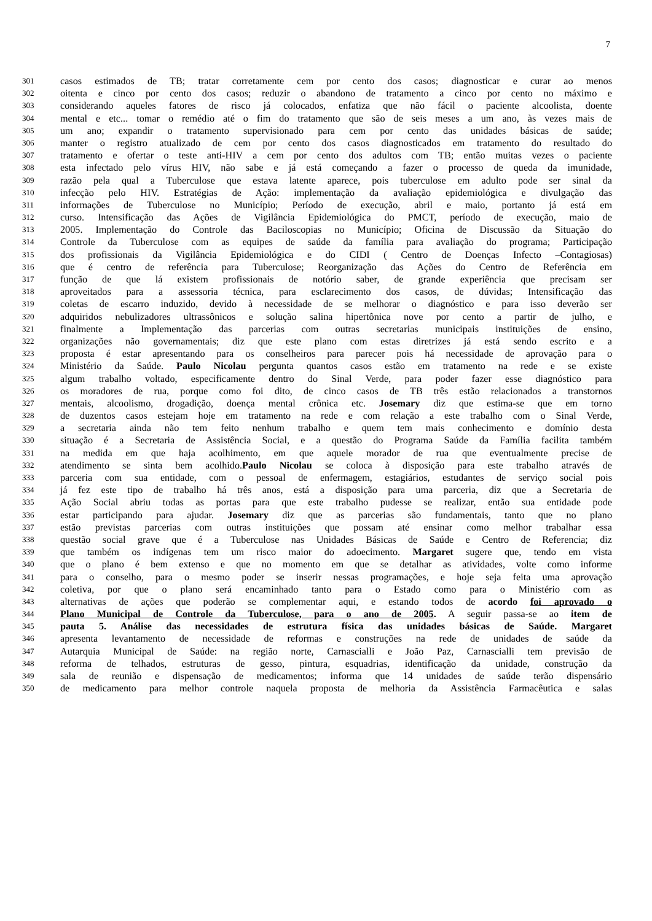7
301 casos estimados de TB; tratar corretamente cem por cento dos casos; diagnosticar e curar ao menos
302 oitenta e cinco por cento dos casos; reduzir o abandono de tratamento a cinco por cento no máximo e
303 considerando aqueles fatores de risco já colocados, enfatiza que não fácil o paciente alcoolista, doente
304 mental e etc... tomar o remédio até o fim do tratamento que são de seis meses a um ano, às vezes mais de
305 um ano; expandir o tratamento supervisionado para cem por cento das unidades básicas de saúde;
306 manter o registro atualizado de cem por cento dos casos diagnosticados em tratamento do resultado do
307 tratamento e ofertar o teste anti-HIV a cem por cento dos adultos com TB; então muitas vezes o paciente
308 esta infectado pelo vírus HIV, não sabe e já está começando a fazer o processo de queda da imunidade,
309 razão pela qual a Tuberculose que estava latente aparece, pois tuberculose em adulto pode ser sinal da
310 infecção pelo HIV. Estratégias de Ação: implementação da avaliação epidemiológica e divulgação das
311 informações de Tuberculose no Município; Período de execução, abril e maio, portanto já está em
312 curso. Intensificação das Ações de Vigilância Epidemiológica do PMCT, período de execução, maio de
313 2005. Implementação do Controle das Baciloscopias no Município; Oficina de Discussão da Situação do
314 Controle da Tuberculose com as equipes de saúde da família para avaliação do programa; Participação
315 dos profissionais da Vigilância Epidemiológica e do CIDI ( Centro de Doenças Infecto –Contagiosas)
316 que é centro de referência para Tuberculose; Reorganização das Ações do Centro de Referência em
317 função de que lá existem profissionais de notório saber, de grande experiência que precisam ser
318 aproveitados para a assessoria técnica, para esclarecimento dos casos, de dúvidas; Intensificação das
319 coletas de escarro induzido, devido à necessidade de se melhorar o diagnóstico e para isso deverão ser
320 adquiridos nebulizadores ultrassônicos e solução salina hipertônica nove por cento a partir de julho, e
321 finalmente a Implementação das parcerias com outras secretarias municipais instituições de ensino,
322 organizações não governamentais; diz que este plano com estas diretrizes já está sendo escrito e a
323 proposta é estar apresentando para os conselheiros para parecer pois há necessidade de aprovação para o
324 Ministério da Saúde. Paulo Nicolau pergunta quantos casos estão em tratamento na rede e se existe
325 algum trabalho voltado, especificamente dentro do Sinal Verde, para poder fazer esse diagnóstico para
326 os moradores de rua, porque como foi dito, de cinco casos de TB três estão relacionados a transtornos
327 mentais, alcoolismo, drogadição, doença mental crônica etc. Josemary diz que estima-se que em torno
328 de duzentos casos estejam hoje em tratamento na rede e com relação a este trabalho com o Sinal Verde,
329 a secretaria ainda não tem feito nenhum trabalho e quem tem mais conhecimento e domínio desta
330 situação é a Secretaria de Assistência Social, e a questão do Programa Saúde da Família facilita também
331 na medida em que haja acolhimento, em que aquele morador de rua que eventualmente precise de
332 atendimento se sinta bem acolhido.Paulo Nicolau se coloca à disposição para este trabalho através de
333 parceria com sua entidade, com o pessoal de enfermagem, estagiários, estudantes de serviço social pois
334 já fez este tipo de trabalho há três anos, está a disposição para uma parceria, diz que a Secretaria de
335 Ação Social abriu todas as portas para que este trabalho pudesse se realizar, então sua entidade pode
336 estar participando para ajudar. Josemary diz que as parcerias são fundamentais, tanto que no plano
337 estão previstas parcerias com outras instituições que possam até ensinar como melhor trabalhar essa
338 questão social grave que é a Tuberculose nas Unidades Básicas de Saúde e Centro de Referencia; diz
339 que também os indígenas tem um risco maior do adoecimento. Margaret sugere que, tendo em vista
340 que o plano é bem extenso e que no momento em que se detalhar as atividades, volte como informe
341 para o conselho, para o mesmo poder se inserir nessas programações, e hoje seja feita uma aprovação
342 coletiva, por que o plano será encaminhado tanto para o Estado como para o Ministério com as
343 alternativas de ações que poderão se complementar aqui, e estando todos de acordo foi aprovado o
344 Plano Municipal de Controle da Tuberculose, para o ano de 2005. A seguir passa-se ao item de
345 pauta 5. Análise das necessidades de estrutura física das unidades básicas de Saúde. Margaret
346 apresenta levantamento de necessidade de reformas e construções na rede de unidades de saúde da
347 Autarquia Municipal de Saúde: na região norte, Carnascialli e João Paz, Carnascialli tem previsão de
348 reforma de telhados, estruturas de gesso, pintura, esquadrias, identificação da unidade, construção da
349 sala de reunião e dispensação de medicamentos; informa que 14 unidades de saúde terão dispensário
350 de medicamento para melhor controle naquela proposta de melhoria da Assistência Farmacêutica e salas